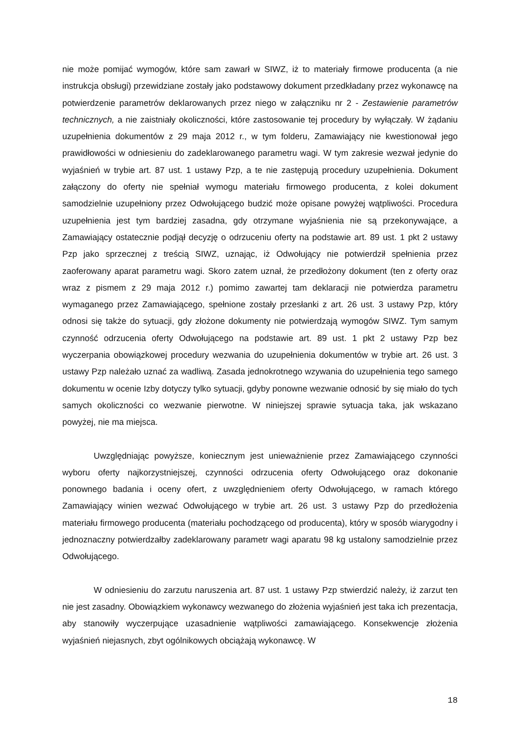nie może pomijać wymogów, które sam zawarł w SIWZ, iż to materiały firmowe producenta (a nie instrukcja obsługi) przewidziane zostały jako podstawowy dokument przedkładany przez wykonawcę na potwierdzenie parametrów deklarowanych przez niego w załączniku nr 2 - Zestawienie parametrów technicznych, a nie zaistniały okoliczności, które zastosowanie tej procedury by wyłączały. W żądaniu uzupełnienia dokumentów z 29 maja 2012 r., w tym folderu, Zamawiający nie kwestionował jego prawidłowości w odniesieniu do zadeklarowanego parametru wagi. W tym zakresie wezwał jedynie do wyjaśnień w trybie art. 87 ust. 1 ustawy Pzp, a te nie zastępują procedury uzupełnienia. Dokument załączony do oferty nie spełniał wymogu materiału firmowego producenta, z kolei dokument samodzielnie uzupełniony przez Odwołującego budzić może opisane powyżej wątpliwości. Procedura uzupełnienia jest tym bardziej zasadna, gdy otrzymane wyjaśnienia nie są przekonywające, a Zamawiający ostatecznie podjął decyzję o odrzuceniu oferty na podstawie art. 89 ust. 1 pkt 2 ustawy Pzp jako sprzecznej z treścią SIWZ, uznając, iż Odwołujący nie potwierdził spełnienia przez zaoferowany aparat parametru wagi. Skoro zatem uznał, że przedłożony dokument (ten z oferty oraz wraz z pismem z 29 maja 2012 r.) pomimo zawartej tam deklaracji nie potwierdza parametru wymaganego przez Zamawiającego, spełnione zostały przesłanki z art. 26 ust. 3 ustawy Pzp, który odnosi się także do sytuacji, gdy złożone dokumenty nie potwierdzają wymogów SIWZ. Tym samym czynność odrzucenia oferty Odwołującego na podstawie art. 89 ust. 1 pkt 2 ustawy Pzp bez wyczerpania obowiązkowej procedury wezwania do uzupełnienia dokumentów w trybie art. 26 ust. 3 ustawy Pzp należało uznać za wadliwą. Zasada jednokrotnego wzywania do uzupełnienia tego samego dokumentu w ocenie Izby dotyczy tylko sytuacji, gdyby ponowne wezwanie odnosić by się miało do tych samych okoliczności co wezwanie pierwotne. W niniejszej sprawie sytuacja taka, jak wskazano powyżej, nie ma miejsca.
Uwzględniając powyższe, koniecznym jest unieważnienie przez Zamawiającego czynności wyboru oferty najkorzystniejszej, czynności odrzucenia oferty Odwołującego oraz dokonanie ponownego badania i oceny ofert, z uwzględnieniem oferty Odwołującego, w ramach którego Zamawiający winien wezwać Odwołującego w trybie art. 26 ust. 3 ustawy Pzp do przedłożenia materiału firmowego producenta (materiału pochodzącego od producenta), który w sposób wiarygodny i jednoznaczny potwierdzałby zadeklarowany parametr wagi aparatu 98 kg ustalony samodzielnie przez Odwołującego.
W odniesieniu do zarzutu naruszenia art. 87 ust. 1 ustawy Pzp stwierdzić należy, iż zarzut ten nie jest zasadny. Obowiązkiem wykonawcy wezwanego do złożenia wyjaśnień jest taka ich prezentacja, aby stanowiły wyczerpujące uzasadnienie wątpliwości zamawiającego. Konsekwencje złożenia wyjaśnień niejasnych, zbyt ogólnikowych obciążają wykonawcę. W
18